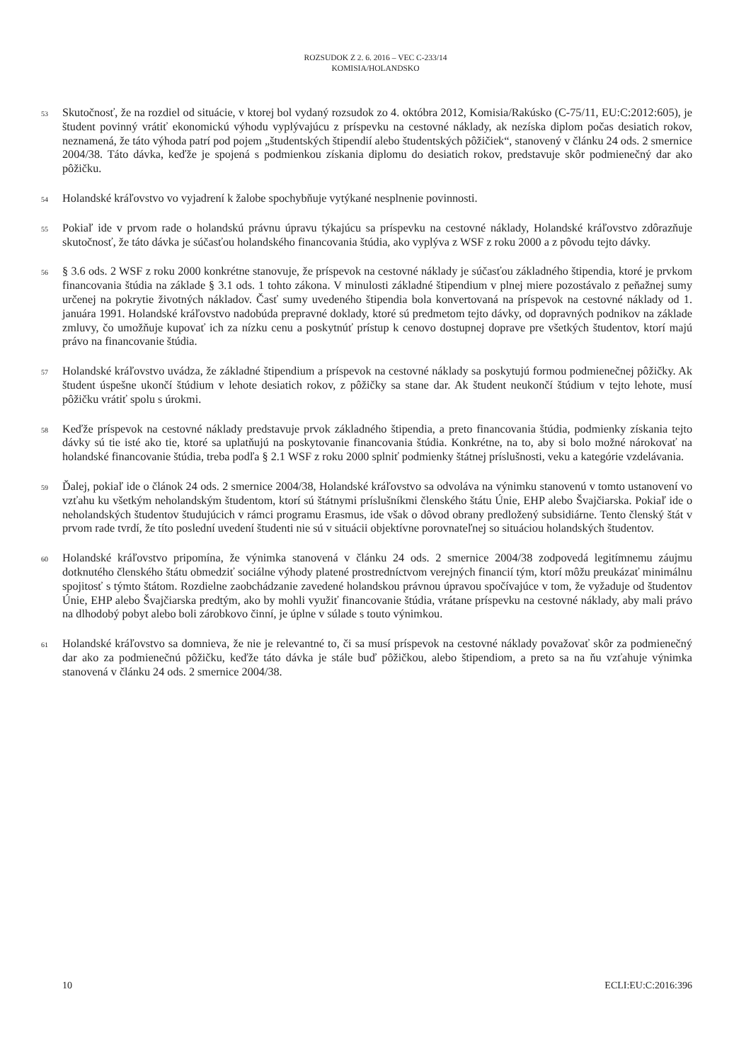ROZSUDOK Z 2. 6. 2016 – VEC C-233/14
KOMISIA/HOLANDSKO
53
Skutočnosť, že na rozdiel od situácie, v ktorej bol vydaný rozsudok zo 4. októbra 2012, Komisia/Rakúsko (C-75/11, EU:C:2012:605), je študent povinný vrátiť ekonomickú výhodu vyplývajúcu z príspevku na cestovné náklady, ak nezíska diplom počas desiatich rokov, neznamená, že táto výhoda patrí pod pojem „študentských štipendií alebo študentských pôžičiek“, stanovený v článku 24 ods. 2 smernice 2004/38. Táto dávka, keďže je spojená s podmienkou získania diplomu do desiatich rokov, predstavuje skôr podmienečný dar ako pôžičku.
54
Holandské kráľovstvo vo vyjadrení k žalobe spochybňuje vytýkané nesplnenie povinnosti.
55
Pokiaľ ide v prvom rade o holandskú právnu úpravu týkajúcu sa príspevku na cestovné náklady, Holandské kráľovstvo zdôrazňuje skutočnosť, že táto dávka je súčasťou holandského financovania štúdia, ako vyplýva z WSF z roku 2000 a z pôvodu tejto dávky.
56
§ 3.6 ods. 2 WSF z roku 2000 konkrétne stanovuje, že príspevok na cestovné náklady je súčasťou základného štipendia, ktoré je prvkom financovania štúdia na základe § 3.1 ods. 1 tohto zákona. V minulosti základné štipendium v plnej miere pozostávalo z peňažnej sumy určenej na pokrytie životných nákladov. Časť sumy uvedeného štipendia bola konvertovaná na príspevok na cestovné náklady od 1. januára 1991. Holandské kráľovstvo nadobúda prepravné doklady, ktoré sú predmetom tejto dávky, od dopravných podnikov na základe zmluvy, čo umožňuje kupovať ich za nízku cenu a poskytnúť prístup k cenovo dostupnej doprave pre všetkých študentov, ktorí majú právo na financovanie štúdia.
57
Holandské kráľovstvo uvádza, že základné štipendium a príspevok na cestovné náklady sa poskytujú formou podmienečnej pôžičky. Ak študent úspešne ukončí štúdium v lehote desiatich rokov, z pôžičky sa stane dar. Ak študent neukončí štúdium v tejto lehote, musí pôžičku vrátiť spolu s úrokmi.
58
Keďže príspevok na cestovné náklady predstavuje prvok základného štipendia, a preto financovania štúdia, podmienky získania tejto dávky sú tie isté ako tie, ktoré sa uplatňujú na poskytovanie financovania štúdia. Konkrétne, na to, aby si bolo možné nárokovať na holandské financovanie štúdia, treba podľa § 2.1 WSF z roku 2000 splniť podmienky štátnej príslušnosti, veku a kategórie vzdelávania.
59
Ďalej, pokiaľ ide o článok 24 ods. 2 smernice 2004/38, Holandské kráľovstvo sa odvoláva na výnimku stanovenú v tomto ustanovení vo vzťahu ku všetkým neholandským študentom, ktorí sú štátnymi príslušníkmi členského štátu Únie, EHP alebo Švajčiarska. Pokiaľ ide o neholandských študentov študujúcich v rámci programu Erasmus, ide však o dôvod obrany predložený subsidiárne. Tento členský štát v prvom rade tvrdí, že títo poslední uvedení študenti nie sú v situácii objektívne porovnateľnej so situáciou holandských študentov.
60
Holandské kráľovstvo pripomína, že výnimka stanovená v článku 24 ods. 2 smernice 2004/38 zodpovedá legitímnemu záujmu dotknutého členského štátu obmedziť sociálne výhody platené prostredníctvom verejných financií tým, ktorí môžu preukázať minimálnu spojitosť s týmto štátom. Rozdielne zaobchádzanie zavedené holandskou právnou úpravou spočívajúce v tom, že vyžaduje od študentov Únie, EHP alebo Švajčiarska predtým, ako by mohli využiť financovanie štúdia, vrátane príspevku na cestovné náklady, aby mali právo na dlhodobý pobyt alebo boli zárobkovo činní, je úplne v súlade s touto výnimkou.
61
Holandské kráľovstvo sa domnieva, že nie je relevantné to, či sa musí príspevok na cestovné náklady považovať skôr za podmienečný dar ako za podmienečnú pôžičku, keďže táto dávka je stále buď pôžičkou, alebo štipendiom, a preto sa na ňu vzťahuje výnimka stanovená v článku 24 ods. 2 smernice 2004/38.
10 ECLI:EU:C:2016:396